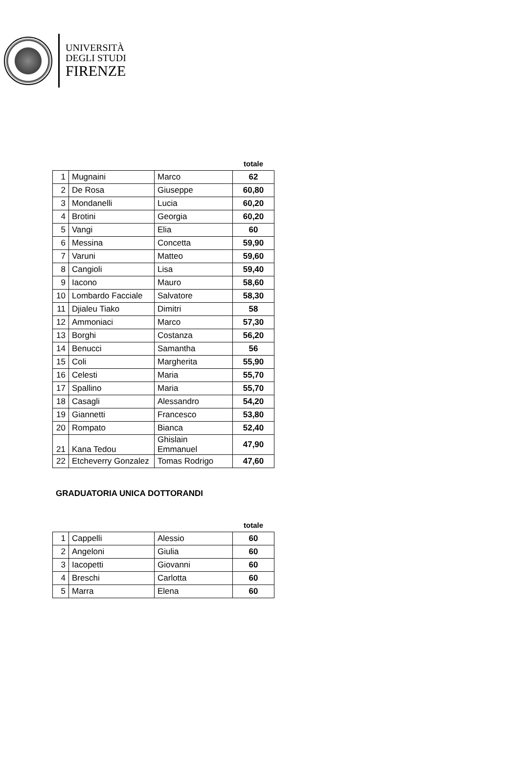UNIVERSITÀ
DEGLI STUDI
FIRENZE
| | | | totale |
| --- | --- | --- | --- |
| 1 | Mugnaini | Marco | 62 |
| 2 | De Rosa | Giuseppe | 60,80 |
| 3 | Mondanelli | Lucia | 60,20 |
| 4 | Brotini | Georgia | 60,20 |
| 5 | Vangi | Elia | 60 |
| 6 | Messina | Concetta | 59,90 |
| 7 | Varuni | Matteo | 59,60 |
| 8 | Cangioli | Lisa | 59,40 |
| 9 | Iacono | Mauro | 58,60 |
| 10 | Lombardo Facciale | Salvatore | 58,30 |
| 11 | Djialeu Tiako | Dimitri | 58 |
| 12 | Ammoniaci | Marco | 57,30 |
| 13 | Borghi | Costanza | 56,20 |
| 14 | Benucci | Samantha | 56 |
| 15 | Coli | Margherita | 55,90 |
| 16 | Celesti | Maria | 55,70 |
| 17 | Spallino | Maria | 55,70 |
| 18 | Casagli | Alessandro | 54,20 |
| 19 | Giannetti | Francesco | 53,80 |
| 20 | Rompato | Bianca | 52,40 |
| 21 | Kana Tedou | Ghislain Emmanuel | 47,90 |
| 22 | Etcheverry Gonzalez | Tomas Rodrigo | 47,60 |
GRADUATORIA UNICA DOTTORANDI
| | | | totale |
| --- | --- | --- | --- |
| 1 | Cappelli | Alessio | 60 |
| 2 | Angeloni | Giulia | 60 |
| 3 | Iacopetti | Giovanni | 60 |
| 4 | Breschi | Carlotta | 60 |
| 5 | Marra | Elena | 60 |